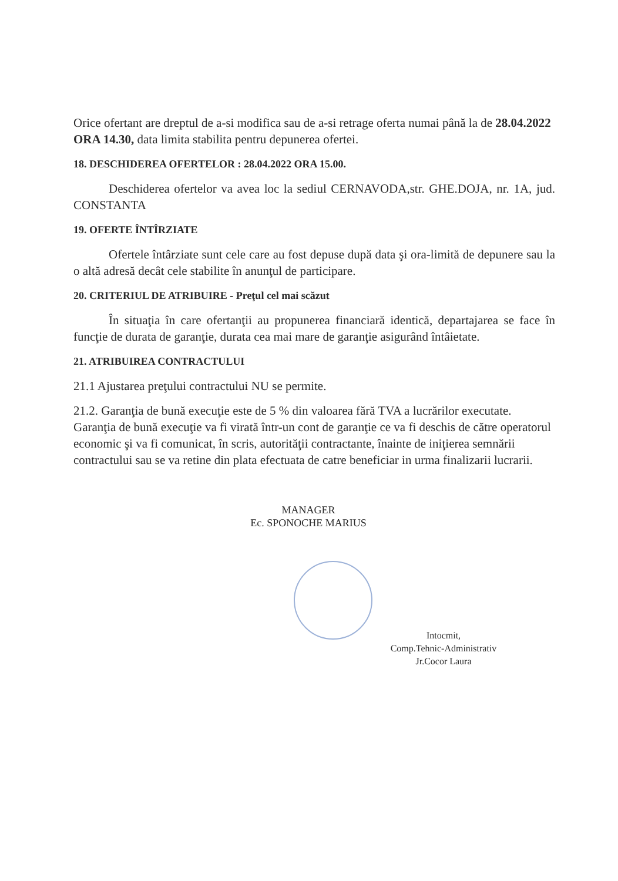Orice ofertant are dreptul de a-si modifica sau de a-si retrage oferta numai până la de 28.04.2022 ORA 14.30, data limita stabilita pentru depunerea ofertei.
18. DESCHIDEREA OFERTELOR : 28.04.2022 ORA 15.00.
Deschiderea ofertelor va avea loc la sediul CERNAVODA,str. GHE.DOJA, nr. 1A, jud. CONSTANTA
19. OFERTE ÎNTÎRZIATE
Ofertele întârziate sunt cele care au fost depuse după data şi ora-limită de depunere sau la o altă adresă decât cele stabilite în anunţul de participare.
20. CRITERIUL DE ATRIBUIRE - Preţul cel mai scăzut
În situaţia în care ofertanţii au propunerea financiară identică, departajarea se face în funcţie de durata de garanţie, durata cea mai mare de garanţie asigurând întâietate.
21. ATRIBUIREA CONTRACTULUI
21.1 Ajustarea preţului contractului NU se permite.
21.2. Garanţia de bună execuţie este de 5 % din valoarea fără TVA a lucrărilor executate. Garanţia de bună execuţie va fi virată într-un cont de garanţie ce va fi deschis de către operatorul economic şi va fi comunicat, în scris, autorităţii contractante, înainte de iniţierea semnării contractului sau se va retine din plata efectuata de catre beneficiar in urma finalizarii lucrarii.
MANAGER
Ec. SPONOCHE MARIUS
Intocmit,
Comp.Tehnic-Administrativ
Jr.Cocor Laura